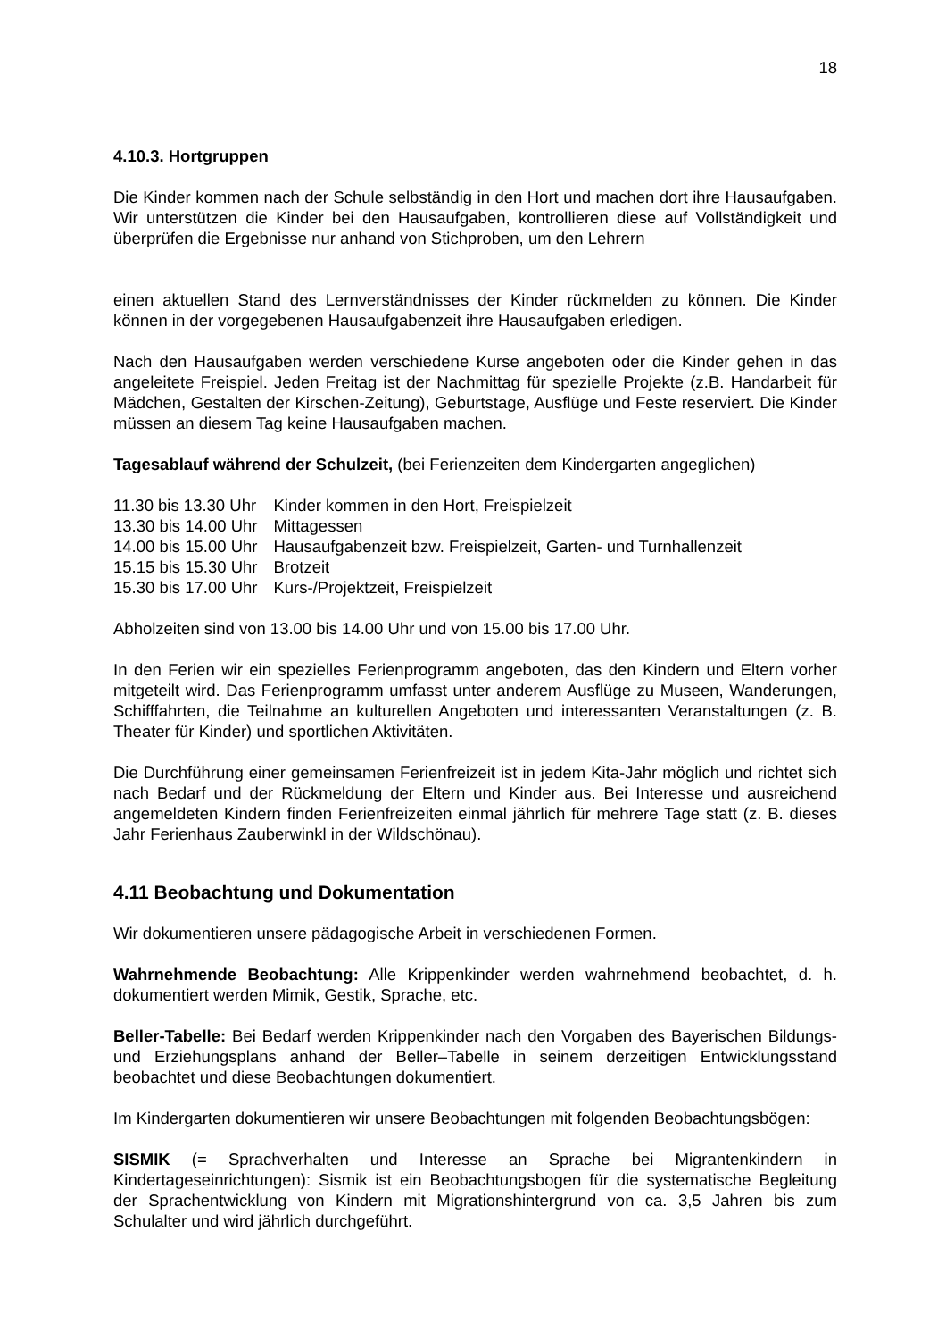18
4.10.3. Hortgruppen
Die Kinder kommen nach der Schule selbständig in den Hort und machen dort ihre Hausaufgaben. Wir unterstützen die Kinder bei den Hausaufgaben, kontrollieren diese auf Vollständigkeit und überprüfen die Ergebnisse nur anhand von Stichproben, um den Lehrern
einen aktuellen Stand des Lernverständnisses der Kinder rückmelden zu können. Die Kinder können in der vorgegebenen Hausaufgabenzeit ihre Hausaufgaben erledigen.
Nach den Hausaufgaben werden verschiedene Kurse angeboten oder die Kinder gehen in das angeleitete Freispiel. Jeden Freitag ist der Nachmittag für spezielle Projekte (z.B. Handarbeit für Mädchen, Gestalten der Kirschen-Zeitung), Geburtstage, Ausflüge und Feste reserviert. Die Kinder müssen an diesem Tag keine Hausaufgaben machen.
Tagesablauf während der Schulzeit, (bei Ferienzeiten dem Kindergarten angeglichen)
| 11.30 bis 13.30 Uhr | Kinder kommen in den Hort, Freispielzeit |
| 13.30 bis 14.00 Uhr | Mittagessen |
| 14.00 bis 15.00 Uhr | Hausaufgabenzeit bzw. Freispielzeit, Garten- und Turnhallenzeit |
| 15.15 bis 15.30 Uhr | Brotzeit |
| 15.30 bis 17.00 Uhr | Kurs-/Projektzeit, Freispielzeit |
Abholzeiten sind von 13.00 bis 14.00 Uhr und von 15.00 bis 17.00 Uhr.
In den Ferien wir ein spezielles Ferienprogramm angeboten, das den Kindern und Eltern vorher mitgeteilt wird. Das Ferienprogramm umfasst unter anderem Ausflüge zu Museen, Wanderungen, Schifffahrten, die Teilnahme an kulturellen Angeboten und interessanten Veranstaltungen (z. B. Theater für Kinder) und sportlichen Aktivitäten.
Die Durchführung einer gemeinsamen Ferienfreizeit ist in jedem Kita-Jahr möglich und richtet sich nach Bedarf und der Rückmeldung der Eltern und Kinder aus. Bei Interesse und ausreichend angemeldeten Kindern finden Ferienfreizeiten einmal jährlich für mehrere Tage statt (z. B. dieses Jahr Ferienhaus Zauberwinkl in der Wildschönau).
4.11 Beobachtung und Dokumentation
Wir dokumentieren unsere pädagogische Arbeit in verschiedenen Formen.
Wahrnehmende Beobachtung: Alle Krippenkinder werden wahrnehmend beobachtet, d. h. dokumentiert werden Mimik, Gestik, Sprache, etc.
Beller-Tabelle: Bei Bedarf werden Krippenkinder nach den Vorgaben des Bayerischen Bildungs- und Erziehungsplans anhand der Beller–Tabelle in seinem derzeitigen Entwicklungsstand beobachtet und diese Beobachtungen dokumentiert.
Im Kindergarten dokumentieren wir unsere Beobachtungen mit folgenden Beobachtungsbögen:
SISMIK (= Sprachverhalten und Interesse an Sprache bei Migrantenkindern in Kindertageseinrichtungen): Sismik ist ein Beobachtungsbogen für die systematische Begleitung der Sprachentwicklung von Kindern mit Migrationshintergrund von ca. 3,5 Jahren bis zum Schulalter und wird jährlich durchgeführt.